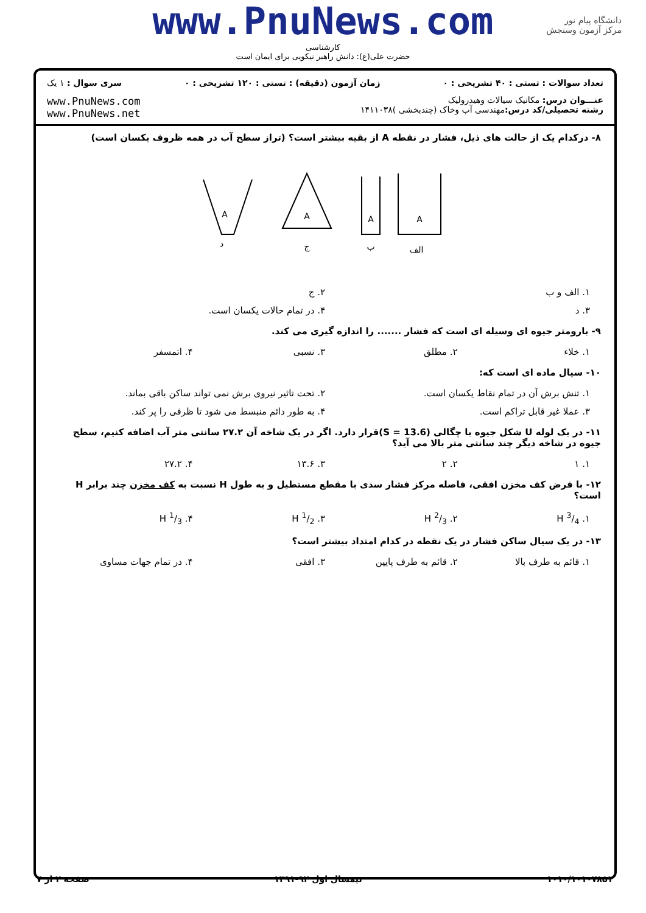www.PnuNews.com
کارشناسی
حضرت علی(ع): دانش راهبر نیکویی برای ایمان است
دانشگاه پیام نور
مرکز آزمون وسنجش
تعداد سوالات : تستی : ۴۰ تشریحی : ۰
زمان آزمون (دقیقه) : تستی : ۱۲۰ تشریحی : ۰
سری سوال : ۱ یک
عنـــوان درس: مکانیک سیالات وهیدرولیک
رشته تحصیلی/کد درس: مهندسی آب وخاک (چندبخشی )۱۴۱۱۰۳۸
www.PnuNews.com
www.PnuNews.net
۸- درکدام یک از حالت های ذیل، فشار در نقطه A از بقیه بیشتر است؟ (تراز سطح آب در همه ظروف یکسان است)
A
A
A
A
الف
ب
ج
د
۱. الف و ب ۲. ج
۳. د ۴. در تمام حالات یکسان است.
۹- بارومتر جیوه ای وسیله ای است که فشار ....... را اندازه گیری می کند.
۱. خلاء ۲. مطلق ۳. نسبی ۴. اتمسفر
۱۰- سیال ماده ای است که:
۱. تنش برش آن در تمام نقاط یکسان است.
۲. تحت تاثیر نیروی برش نمی تواند ساکن باقی بماند.
۳. عملا غیر قابل تراکم است. ۴. به طور دائم منبسط می شود تا ظرفی را پر کند.
۱۱- در یک لوله U شکل جیوه با چگالی (S = 13.6)قرار دارد. اگر در یک شاخه آن ۲۷.۲ سانتی متر آب اضافه کنیم، سطح جیوه در شاخه دیگر چند سانتی متر بالا می آید؟
۱. ۱ ۲. ۲ ۳. ۱۳.۶ ۴. ۲۷.۲
۱۲- با فرض کف مخزن افقی، فاصله مرکز فشار سدی با مقطع مستطیل و به طول H نسبت به کف مخزن چند برابر H است؟
۱. 3/4 H ۲. 2/3 H ۳. 1/2 H ۴. 1/3 H
۱۳- در یک سیال ساکن فشار در یک نقطه در کدام امتداد بیشتر است؟
۱. قائم به طرف بالا ۲. قائم به طرف پایین ۳. افقی ۴. در تمام جهات مساوی
۱۰۱۰/۱۰۱۰۷۸۵۱ نیمسال اول ۹۲-۱۳۹۱ صفحه ۲ از ۷